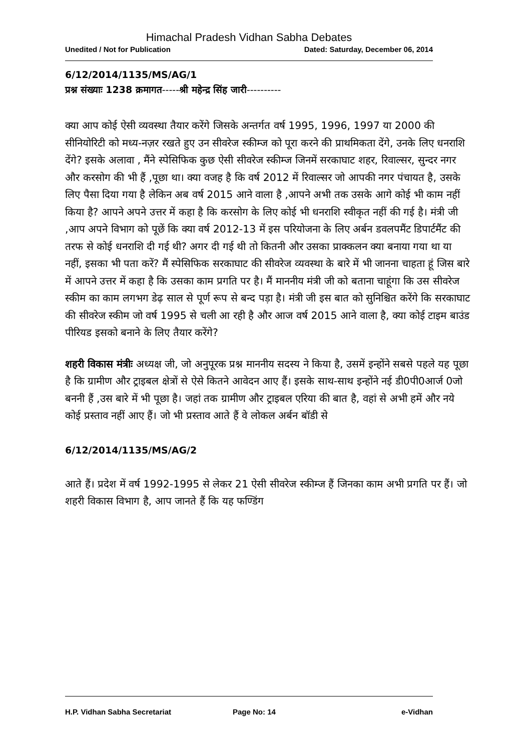Himachal Pradesh Vidhan Sabha Debates
Unedited / Not for Publication Dated: Saturday, December 06, 2014
6/12/2014/1135/MS/AG/1
प्रश्न संख्याः 1238 क्रमागत-----श्री महेन्द्र सिंह जारी----------
क्या आप कोई ऐसी व्यवस्था तैयार करेंगे जिसके अन्तर्गत वर्ष 1995, 1996, 1997 या 2000 की सीनियोरिटी को मध्य-नज़र रखते हुए उन सीवरेज स्कीम्ज को पूरा करने की प्राथमिकता देंगे, उनके लिए धनराशि देंगे? इसके अलावा , मैंने स्पेसिफिक कुछ ऐसी सीवरेज स्कीम्ज जिनमें सरकाघाट शहर, रिवाल्सर, सुन्दर नगर और करसोग की भी हैं ,पूछा था। क्या वजह है कि वर्ष 2012 में रिवाल्सर जो आपकी नगर पंचायत है, उसके लिए पैसा दिया गया है लेकिन अब वर्ष 2015 आने वाला है ,आपने अभी तक उसके आगे कोई भी काम नहीं किया है? आपने अपने उत्तर में कहा है कि करसोग के लिए कोई भी धनराशि स्वीकृत नहीं की गई है। मंत्री जी ,आप अपने विभाग को पूछें कि क्या वर्ष 2012-13 में इस परियोजना के लिए अर्बन डवलपमैंट डिपार्टमैंट की तरफ से कोई धनराशि दी गई थी? अगर दी गई थी तो कितनी और उसका प्राक्कलन क्या बनाया गया था या नहीं, इसका भी पता करें? मैं स्पेसिफिक सरकाघाट की सीवरेज व्यवस्था के बारे में भी जानना चाहता हूं जिस बारे में आपने उत्तर में कहा है कि उसका काम प्रगति पर है। मैं माननीय मंत्री जी को बताना चाहूंगा कि उस सीवरेज स्कीम का काम लगभग डेढ़ साल से पूर्ण रूप से बन्द पड़ा है। मंत्री जी इस बात को सुनिश्चित करेंगे कि सरकाघाट की सीवरेज स्कीम जो वर्ष 1995 से चली आ रही है और आज वर्ष 2015 आने वाला है, क्या कोई टाइम बाउंड पीरियड इसको बनाने के लिए तैयार करेंगे?
शहरी विकास मंत्रीः अध्यक्ष जी, जो अनुपूरक प्रश्न माननीय सदस्य ने किया है, उसमें इन्होंने सबसे पहले यह पूछा है कि ग्रामीण और ट्राइबल क्षेत्रों से ऐसे कितने आवेदन आए हैं। इसके साथ-साथ इन्होंने नई डी0पी0आर्ज 0जो बननी हैं ,उस बारे में भी पूछा है। जहां तक ग्रामीण और ट्राइबल एरिया की बात है, वहां से अभी हमें और नये कोई प्रस्ताव नहीं आए हैं। जो भी प्रस्ताव आते हैं वे लोकल अर्बन बॉडी से
6/12/2014/1135/MS/AG/2
आते हैं। प्रदेश में वर्ष 1992-1995 से लेकर 21 ऐसी सीवरेज स्कीम्ज हैं जिनका काम अभी प्रगति पर हैं। जो शहरी विकास विभाग है, आप जानते हैं कि यह फण्डिंग
H.P. Vidhan Sabha Secretariat Page No: 14 e-Vidhan